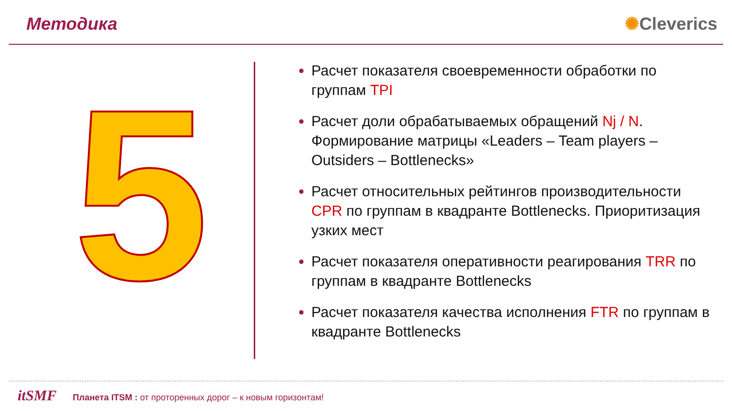Методика ✺Cleverics
5
Расчет показателя своевременности обработки по группам TPI
Расчет доли обрабатываемых обращений Nj / N. Формирование матрицы «Leaders – Team players – Outsiders – Bottlenecks»
Расчет относительных рейтингов производительности CPR по группам в квадранте Bottlenecks. Приоритизация узких мест
Расчет показателя оперативности реагирования TRR по группам в квадранте Bottlenecks
Расчет показателя качества исполнения FTR по группам в квадранте Bottlenecks
itSMF Планета ITSM : от проторенных дорог – к новым горизонтам!